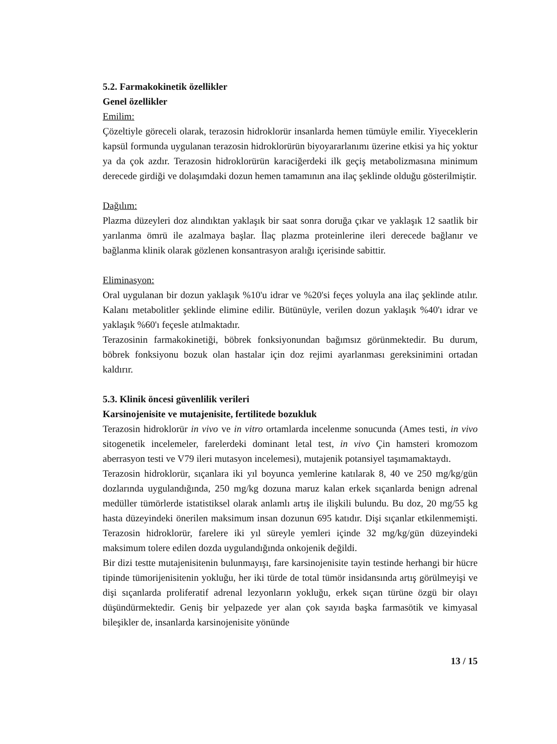5.2. Farmakokinetik özellikler
Genel özellikler
Emilim:
Çözeltiyle göreceli olarak, terazosin hidroklorür insanlarda hemen tümüyle emilir. Yiyeceklerin kapsül formunda uygulanan terazosin hidroklorürün biyoyararlanımı üzerine etkisi ya hiç yoktur ya da çok azdır. Terazosin hidroklorürün karaciğerdeki ilk geçiş metabolizmasına minimum derecede girdiği ve dolaşımdaki dozun hemen tamamının ana ilaç şeklinde olduğu gösterilmiştir.
Dağılım:
Plazma düzeyleri doz alındıktan yaklaşık bir saat sonra doruğa çıkar ve yaklaşık 12 saatlik bir yarılanma ömrü ile azalmaya başlar. İlaç plazma proteinlerine ileri derecede bağlanır ve bağlanma klinik olarak gözlenen konsantrasyon aralığı içerisinde sabittir.
Eliminasyon:
Oral uygulanan bir dozun yaklaşık %10'u idrar ve %20'si feçes yoluyla ana ilaç şeklinde atılır. Kalanı metabolitler şeklinde elimine edilir. Bütünüyle, verilen dozun yaklaşık %40'ı idrar ve yaklaşık %60'ı feçesle atılmaktadır.
Terazosinin farmakokinetiği, böbrek fonksiyonundan bağımsız görünmektedir. Bu durum, böbrek fonksiyonu bozuk olan hastalar için doz rejimi ayarlanması gereksinimini ortadan kaldırır.
5.3. Klinik öncesi güvenlilik verileri
Karsinojenisite ve mutajenisite, fertilitede bozukluk
Terazosin hidroklorür in vivo ve in vitro ortamlarda incelenme sonucunda (Ames testi, in vivo sitogenetik incelemeler, farelerdeki dominant letal test, in vivo Çin hamsteri kromozom aberrasyon testi ve V79 ileri mutasyon incelemesi), mutajenik potansiyel taşımamaktaydı.
Terazosin hidroklorür, sıçanlara iki yıl boyunca yemlerine katılarak 8, 40 ve 250 mg/kg/gün dozlarında uygulandığında, 250 mg/kg dozuna maruz kalan erkek sıçanlarda benign adrenal medüller tümörlerde istatistiksel olarak anlamlı artış ile ilişkili bulundu. Bu doz, 20 mg/55 kg hasta düzeyindeki önerilen maksimum insan dozunun 695 katıdır. Dişi sıçanlar etkilenmemişti. Terazosin hidroklorür, farelere iki yıl süreyle yemleri içinde 32 mg/kg/gün düzeyindeki maksimum tolere edilen dozda uygulandığında onkojenik değildi.
Bir dizi testte mutajenisitenin bulunmayışı, fare karsinojenisite tayin testinde herhangi bir hücre tipinde tümorijenisitenin yokluğu, her iki türde de total tümör insidansında artış görülmeyişi ve dişi sıçanlarda proliferatif adrenal lezyonların yokluğu, erkek sıçan türüne özgü bir olayı düşündürmektedir. Geniş bir yelpazede yer alan çok sayıda başka farmasötik ve kimyasal bileşikler de, insanlarda karsinojenisite yönünde
13 / 15